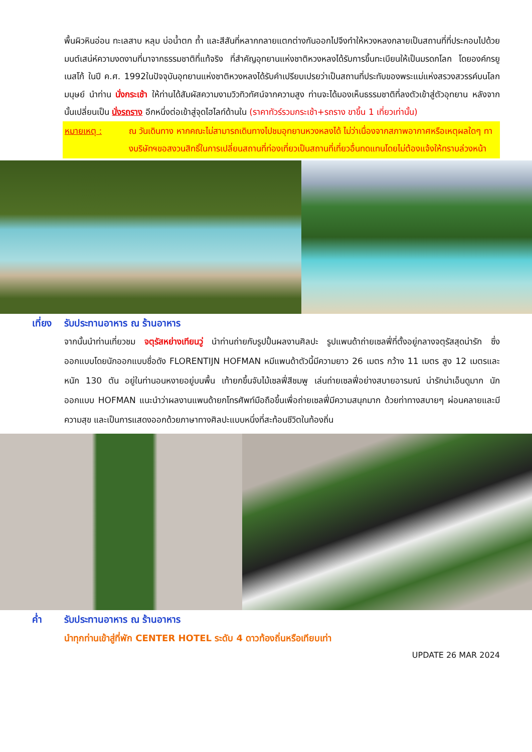พื้นผิวหินอ่อน ทะเลสาบ หลุม บ่อน้ำตก ถ้ำ และสีสันที่หลากกลายแตกต่างกันออกไปจึงทำให้หวงหลงกลายเป็นสถานที่ที่ประกอบไปด้วยมนต์เสน่ห์ความงดงามที่มาจากธรรมชาติที่แท้จริง ที่สำคัญอุทยานแห่งชาติหวงหลงได้รับการขึ้นทะเบียนให้เป็นมรดกโลก โดยองค์กรยูเนสโก้ ในปี ค.ศ. 1992ในปัจจุบันอุทยานแห่งชาติหวงหลงได้รับคำเปรียบเปรยว่าเป็นสถานที่ประทับของพระแม่แห่งสรวงสวรรค์บนโลกมนุษย์ นำท่าน นั่งกระเช้า ให้ท่านได้สัมผัสความงามวิวทิวทัศน์จากความสูง ท่านจะได้มองเห็นธรรมชาติที่ลงตัวเข้าสู่ตัวอุทยาน หลังจากนั้นเปลี่ยนเป็น นั่งรถราง อีกหนึ่งต่อเข้าสู่จุดไฮไลท์ด้านใน (ราคาทัวร์รวมกระเช้า+รถราง ขาขึ้น 1 เที่ยวเท่านั้น)
หมายเหตุ : ณ วันเดินทาง หากคณะไม่สามารถเดินทางไปชมอุทยานหวงหลงได้ ไม่ว่าเนื่องจากสภาพอากาศหรือเหตุผลใดๆ ทางบริษัทฯขอสงวนสิทธิ์ในการเปลี่ยนสถานที่ท่องเที่ยวเป็นสถานที่เที่ยวอื่นทดแทนโดยไม่ต้องแจ้งให้ทราบล่วงหน้า
เที่ยง รับประทานอาหาร ณ ร้านอาหาร
จากนั้นนำท่านเที่ยวชม จตุรัสหย่างเทียนวู่ นำท่านถ่ายกับรูปปั้นผลงานศิลปะ รูปแพนด้าถ่ายเซลฟี่ที่ตั้งอยู่กลางจตุรัสสุดน่ารัก ซึ่งออกแบบโดยนักออกแบบชื่อดัง FLORENTIJN HOFMAN หมีแพนด้าตัวนี้มีความยาว 26 เมตร กว้าง 11 เมตร สูง 12 เมตรและหนัก 130 ตัน อยู่ในท่านอนหงายอยู่บนพื้น เท้ายกขึ้นจับไม้เซลฟี่สีชมพู เล่นถ่ายเซลฟี่อย่างสบายอารมณ์ น่ารักน่าเอ็นดูมาก นักออกแบบ HOFMAN แนะนำว่าผลงานแพนด้ายกโทรศัพท์มือถือขึ้นเพื่อถ่ายเซลฟี่มีความสนุกมาก ด้วยท่าทางสบายๆ ผ่อนคลายและมีความสุข และเป็นการแสดงออกด้วยภาษาทางศิลปะแบบหนึ่งที่สะท้อนชีวิตในท้องถิ่น
ค่ำ รับประทานอาหาร ณ ร้านอาหาร
นำทุกท่านเข้าสู่ที่พัก CENTER HOTEL ระดับ 4 ดาวท้องถิ่นหรือเทียบเท่า
UPDATE 26 MAR 2024